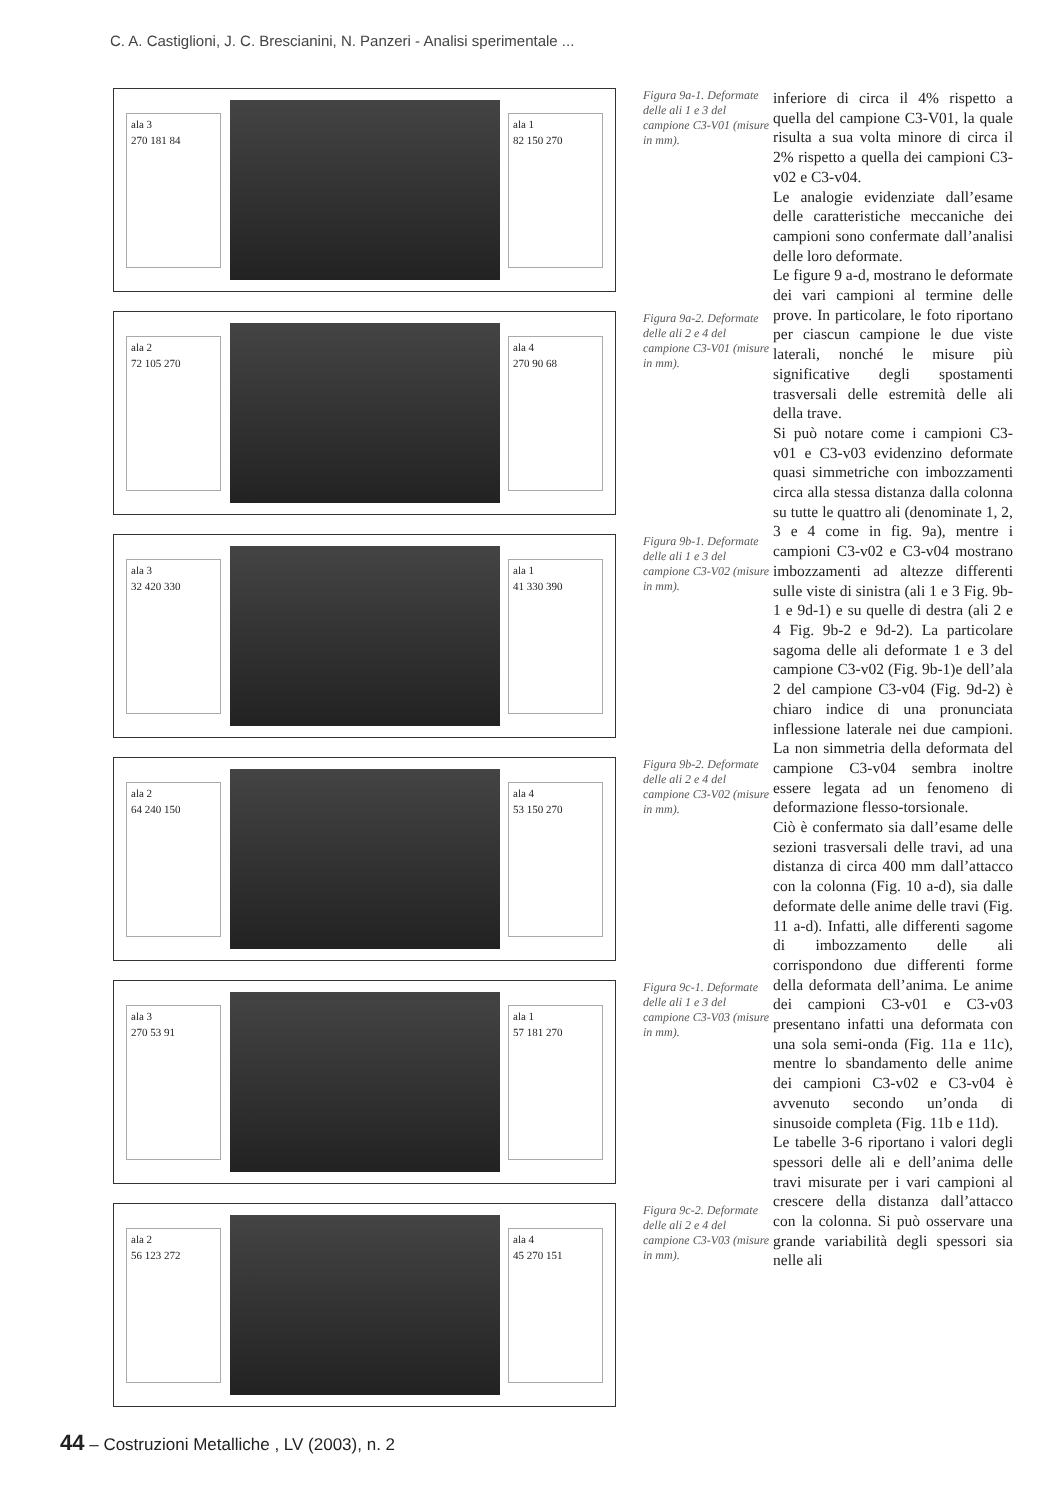C. A. Castiglioni, J. C. Brescianini, N. Panzeri - Analisi sperimentale ...
ala 3
270 181 84
ala 1
82 150 270
ala 2
72 105 270
ala 4
270 90 68
ala 3
32 420 330
ala 1
41 330 390
ala 2
64 240 150
ala 4
53 150 270
ala 3
270 53 91
ala 1
57 181 270
ala 2
56 123 272
ala 4
45 270 151
Figura 9a-1. Deformate delle ali 1 e 3 del campione C3-V01 (misure in mm).
Figura 9a-2. Deformate delle ali 2 e 4 del campione C3-V01 (misure in mm).
Figura 9b-1. Deformate delle ali 1 e 3 del campione C3-V02 (misure in mm).
Figura 9b-2. Deformate delle ali 2 e 4 del campione C3-V02 (misure in mm).
Figura 9c-1. Deformate delle ali 1 e 3 del campione C3-V03 (misure in mm).
Figura 9c-2. Deformate delle ali 2 e 4 del campione C3-V03 (misure in mm).
inferiore di circa il 4% rispetto a quella del campione C3-V01, la quale risulta a sua volta minore di circa il 2% rispetto a quella dei campioni C3-v02 e C3-v04.
Le analogie evidenziate dall’esame delle caratteristiche meccaniche dei campioni sono confermate dall’analisi delle loro deformate.
Le figure 9 a-d, mostrano le deformate dei vari campioni al termine delle prove. In particolare, le foto riportano per ciascun campione le due viste laterali, nonché le misure più significative degli spostamenti trasversali delle estremità delle ali della trave.
Si può notare come i campioni C3-v01 e C3-v03 evidenzino deformate quasi simmetriche con imbozzamenti circa alla stessa distanza dalla colonna su tutte le quattro ali (denominate 1, 2, 3 e 4 come in fig. 9a), mentre i campioni C3-v02 e C3-v04 mostrano imbozzamenti ad altezze differenti sulle viste di sinistra (ali 1 e 3 Fig. 9b-1 e 9d-1) e su quelle di destra (ali 2 e 4 Fig. 9b-2 e 9d-2). La particolare sagoma delle ali deformate 1 e 3 del campione C3-v02 (Fig. 9b-1)e dell’ala 2 del campione C3-v04 (Fig. 9d-2) è chiaro indice di una pronunciata inflessione laterale nei due campioni. La non simmetria della deformata del campione C3-v04 sembra inoltre essere legata ad un fenomeno di deformazione flesso-torsionale.
Ciò è confermato sia dall’esame delle sezioni trasversali delle travi, ad una distanza di circa 400 mm dall’attacco con la colonna (Fig. 10 a-d), sia dalle deformate delle anime delle travi (Fig. 11 a-d). Infatti, alle differenti sagome di imbozzamento delle ali corrispondono due differenti forme della deformata dell’anima. Le anime dei campioni C3-v01 e C3-v03 presentano infatti una deformata con una sola semi-onda (Fig. 11a e 11c), mentre lo sbandamento delle anime dei campioni C3-v02 e C3-v04 è avvenuto secondo un’onda di sinusoide completa (Fig. 11b e 11d).
Le tabelle 3-6 riportano i valori degli spessori delle ali e dell’anima delle travi misurate per i vari campioni al crescere della distanza dall’attacco con la colonna. Si può osservare una grande variabilità degli spessori sia nelle ali
44 – Costruzioni Metalliche , LV (2003), n. 2